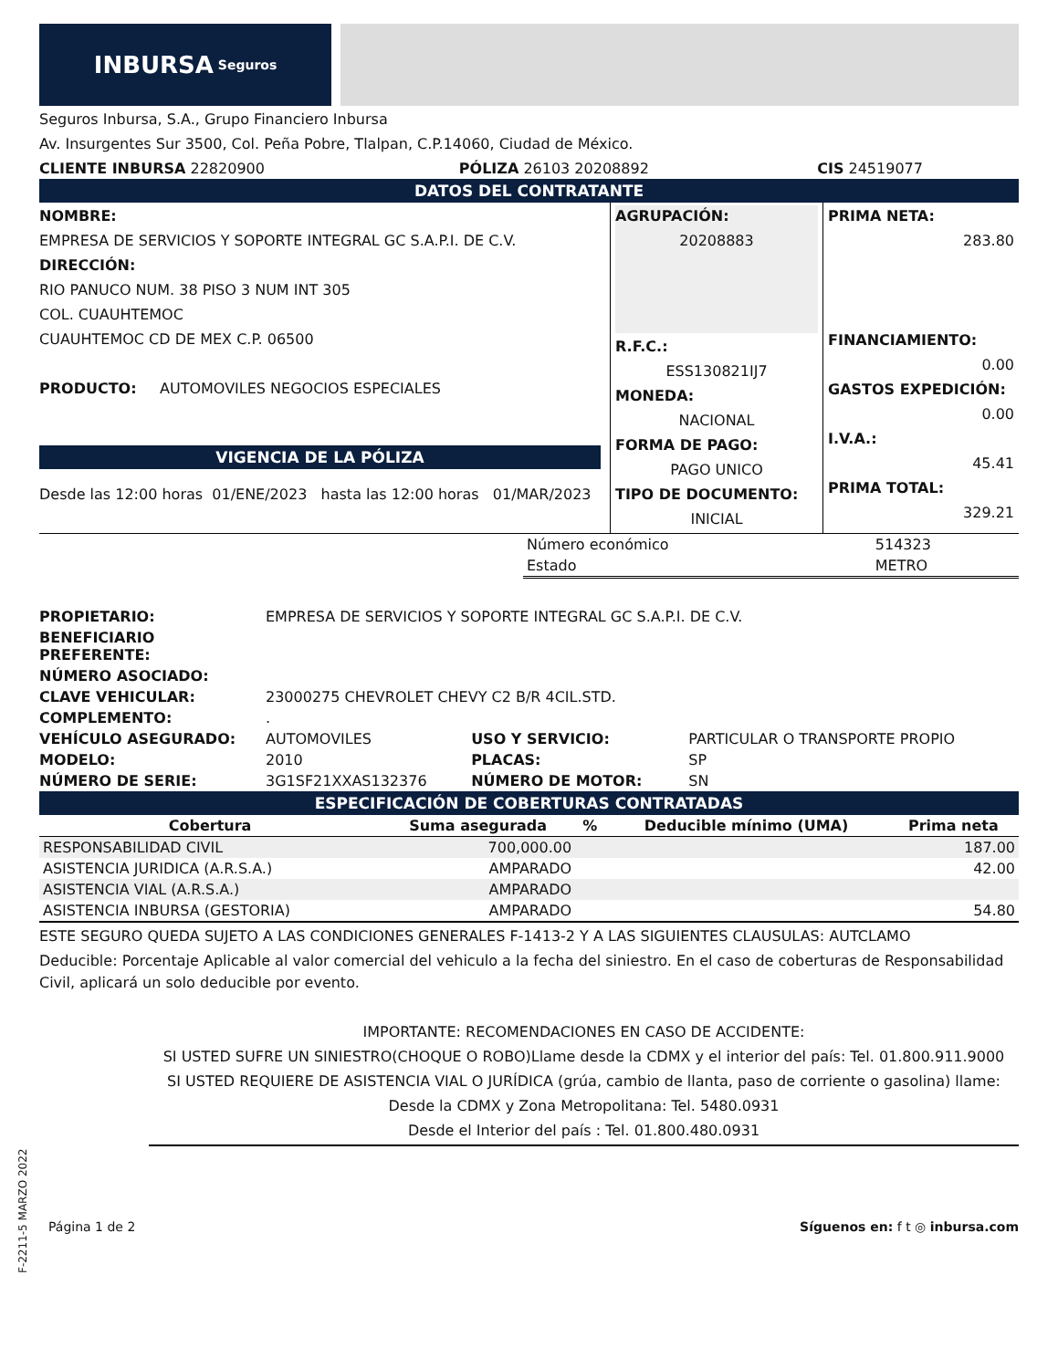INBURSA Seguros
Seguros Inbursa, S.A., Grupo Financiero Inbursa
Av. Insurgentes Sur 3500, Col. Peña Pobre, Tlalpan, C.P.14060, Ciudad de México.
| CLIENTE INBURSA 22820900 | PÓLIZA 26103 20208892 | CIS 24519077 |
DATOS DEL CONTRATANTE
NOMBRE:
EMPRESA DE SERVICIOS Y SOPORTE INTEGRAL GC S.A.P.I. DE C.V.
DIRECCIÓN:
RIO PANUCO NUM. 38 PISO 3 NUM INT 305
COL. CUAUHTEMOC
CUAUHTEMOC CD DE MEX C.P. 06500
PRODUCTO: AUTOMOVILES NEGOCIOS ESPECIALES
VIGENCIA DE LA PÓLIZA
Desde las 12:00 horas 01/ENE/2023 hasta las 12:00 horas 01/MAR/2023
AGRUPACIÓN:
20208883
R.F.C.:
ESS130821IJ7
MONEDA:
NACIONAL
FORMA DE PAGO:
PAGO UNICO
TIPO DE DOCUMENTO:
INICIAL
PRIMA NETA:
283.80
FINANCIAMIENTO:
0.00
GASTOS EXPEDICIÓN:
0.00
I.V.A.:
45.41
PRIMA TOTAL:
329.21
| Número económico | 514323 |
| Estado | METRO |
| PROPIETARIO: | EMPRESA DE SERVICIOS Y SOPORTE INTEGRAL GC S.A.P.I. DE C.V. | | |
| BENEFICIARIO PREFERENTE: | | | |
| NÚMERO ASOCIADO: | | | |
| CLAVE VEHICULAR: | 23000275 CHEVROLET CHEVY C2 B/R 4CIL.STD. | | |
| COMPLEMENTO: | . | | |
| VEHÍCULO ASEGURADO: | AUTOMOVILES | USO Y SERVICIO: | PARTICULAR O TRANSPORTE PROPIO |
| MODELO: | 2010 | PLACAS: | SP |
| NÚMERO DE SERIE: | 3G1SF21XXAS132376 | NÚMERO DE MOTOR: | SN |
ESPECIFICACIÓN DE COBERTURAS CONTRATADAS
| Cobertura | Suma asegurada | % | Deducible mínimo (UMA) | Prima neta |
| --- | --- | --- | --- | --- |
| RESPONSABILIDAD CIVIL | 700,000.00 | | | 187.00 |
| ASISTENCIA JURIDICA (A.R.S.A.) | AMPARADO | | | 42.00 |
| ASISTENCIA VIAL (A.R.S.A.) | AMPARADO | | | |
| ASISTENCIA INBURSA (GESTORIA) | AMPARADO | | | 54.80 |
ESTE SEGURO QUEDA SUJETO A LAS CONDICIONES GENERALES F-1413-2 Y A LAS SIGUIENTES CLAUSULAS: AUTCLAMO
Deducible: Porcentaje Aplicable al valor comercial del vehiculo a la fecha del siniestro. En el caso de coberturas de Responsabilidad Civil, aplicará un solo deducible por evento.
IMPORTANTE: RECOMENDACIONES EN CASO DE ACCIDENTE:
SI USTED SUFRE UN SINIESTRO(CHOQUE O ROBO)Llame desde la CDMX y el interior del país: Tel. 01.800.911.9000
SI USTED REQUIERE DE ASISTENCIA VIAL O JURÍDICA (grúa, cambio de llanta, paso de corriente o gasolina) llame:
Desde la CDMX y Zona Metropolitana: Tel. 5480.0931
Desde el Interior del país : Tel. 01.800.480.0931
Página 1 de 2 Síguenos en: f t ◎ inbursa.com
F-2211-5 MARZO 2022